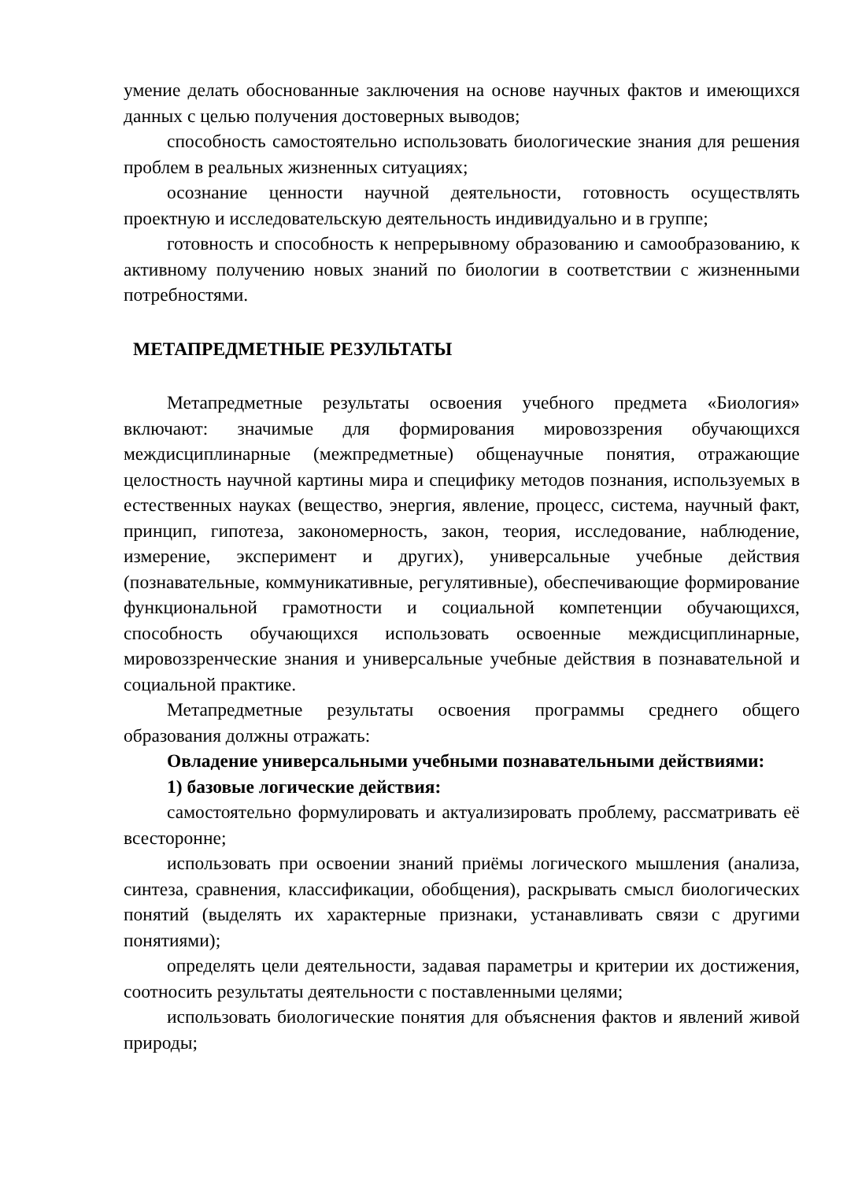умение делать обоснованные заключения на основе научных фактов и имеющихся данных с целью получения достоверных выводов;
способность самостоятельно использовать биологические знания для решения проблем в реальных жизненных ситуациях;
осознание ценности научной деятельности, готовность осуществлять проектную и исследовательскую деятельность индивидуально и в группе;
готовность и способность к непрерывному образованию и самообразованию, к активному получению новых знаний по биологии в соответствии с жизненными потребностями.
МЕТАПРЕДМЕТНЫЕ РЕЗУЛЬТАТЫ
Метапредметные результаты освоения учебного предмета «Биология» включают: значимые для формирования мировоззрения обучающихся междисциплинарные (межпредметные) общенаучные понятия, отражающие целостность научной картины мира и специфику методов познания, используемых в естественных науках (вещество, энергия, явление, процесс, система, научный факт, принцип, гипотеза, закономерность, закон, теория, исследование, наблюдение, измерение, эксперимент и других), универсальные учебные действия (познавательные, коммуникативные, регулятивные), обеспечивающие формирование функциональной грамотности и социальной компетенции обучающихся, способность обучающихся использовать освоенные междисциплинарные, мировоззренческие знания и универсальные учебные действия в познавательной и социальной практике.
Метапредметные результаты освоения программы среднего общего образования должны отражать:
Овладение универсальными учебными познавательными действиями:
1) базовые логические действия:
самостоятельно формулировать и актуализировать проблему, рассматривать её всесторонне;
использовать при освоении знаний приёмы логического мышления (анализа, синтеза, сравнения, классификации, обобщения), раскрывать смысл биологических понятий (выделять их характерные признаки, устанавливать связи с другими понятиями);
определять цели деятельности, задавая параметры и критерии их достижения, соотносить результаты деятельности с поставленными целями;
использовать биологические понятия для объяснения фактов и явлений живой природы;